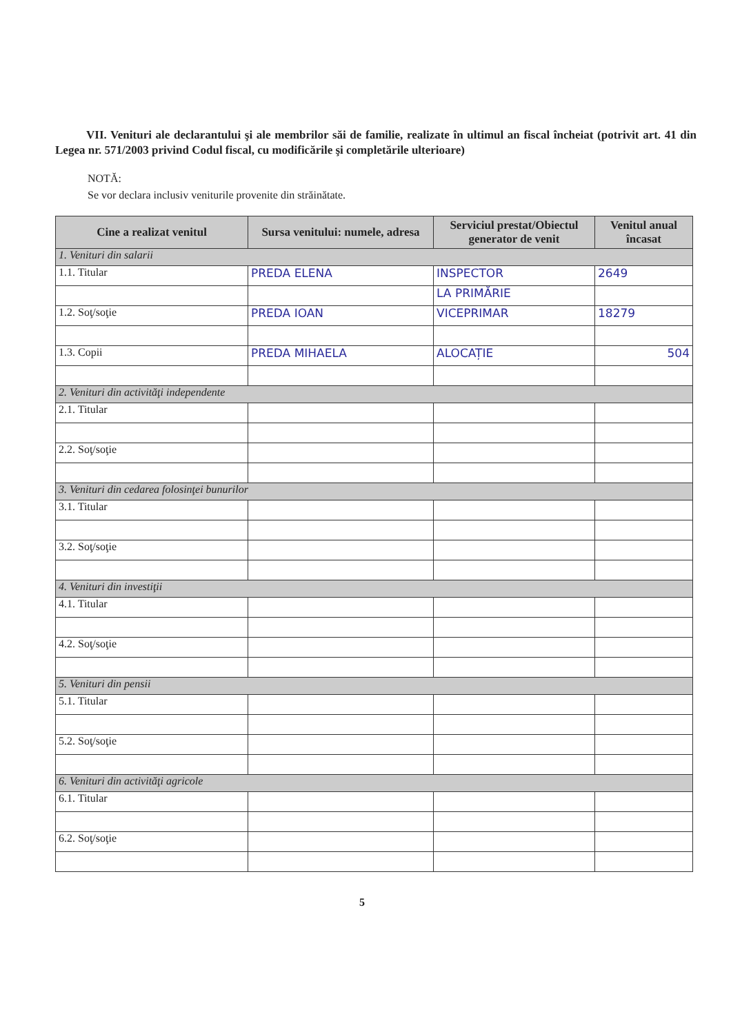VII. Venituri ale declarantului şi ale membrilor săi de familie, realizate în ultimul an fiscal încheiat (potrivit art. 41 din Legea nr. 571/2003 privind Codul fiscal, cu modificările şi completările ulterioare)
NOTĂ:
Se vor declara inclusiv veniturile provenite din străinătate.
| Cine a realizat venitul | Sursa venitului: numele, adresa | Serviciul prestat/Obiectul generator de venit | Venitul anual încasat |
| --- | --- | --- | --- |
| 1. Venituri din salarii | | | |
| 1.1. Titular | PREDA ELENA | INSPECTOR | 2649 |
| | | LA PRIMĂRIE | |
| 1.2. Soţ/soţie | PREDA IOAN | VICEPRIMAR | 18279 |
| 1.3. Copii | PREDA MIHAELA | ALOCAȚIE | 504 |
| 2. Venituri din activităţi independente | | | |
| 2.1. Titular | | | |
| 2.2. Soţ/soţie | | | |
| 3. Venituri din cedarea folosinţei bunurilor | | | |
| 3.1. Titular | | | |
| 3.2. Soţ/soţie | | | |
| 4. Venituri din investiţii | | | |
| 4.1. Titular | | | |
| 4.2. Soţ/soţie | | | |
| 5. Venituri din pensii | | | |
| 5.1. Titular | | | |
| 5.2. Soţ/soţie | | | |
| 6. Venituri din activităţi agricole | | | |
| 6.1. Titular | | | |
| 6.2. Soţ/soţie | | | |
5